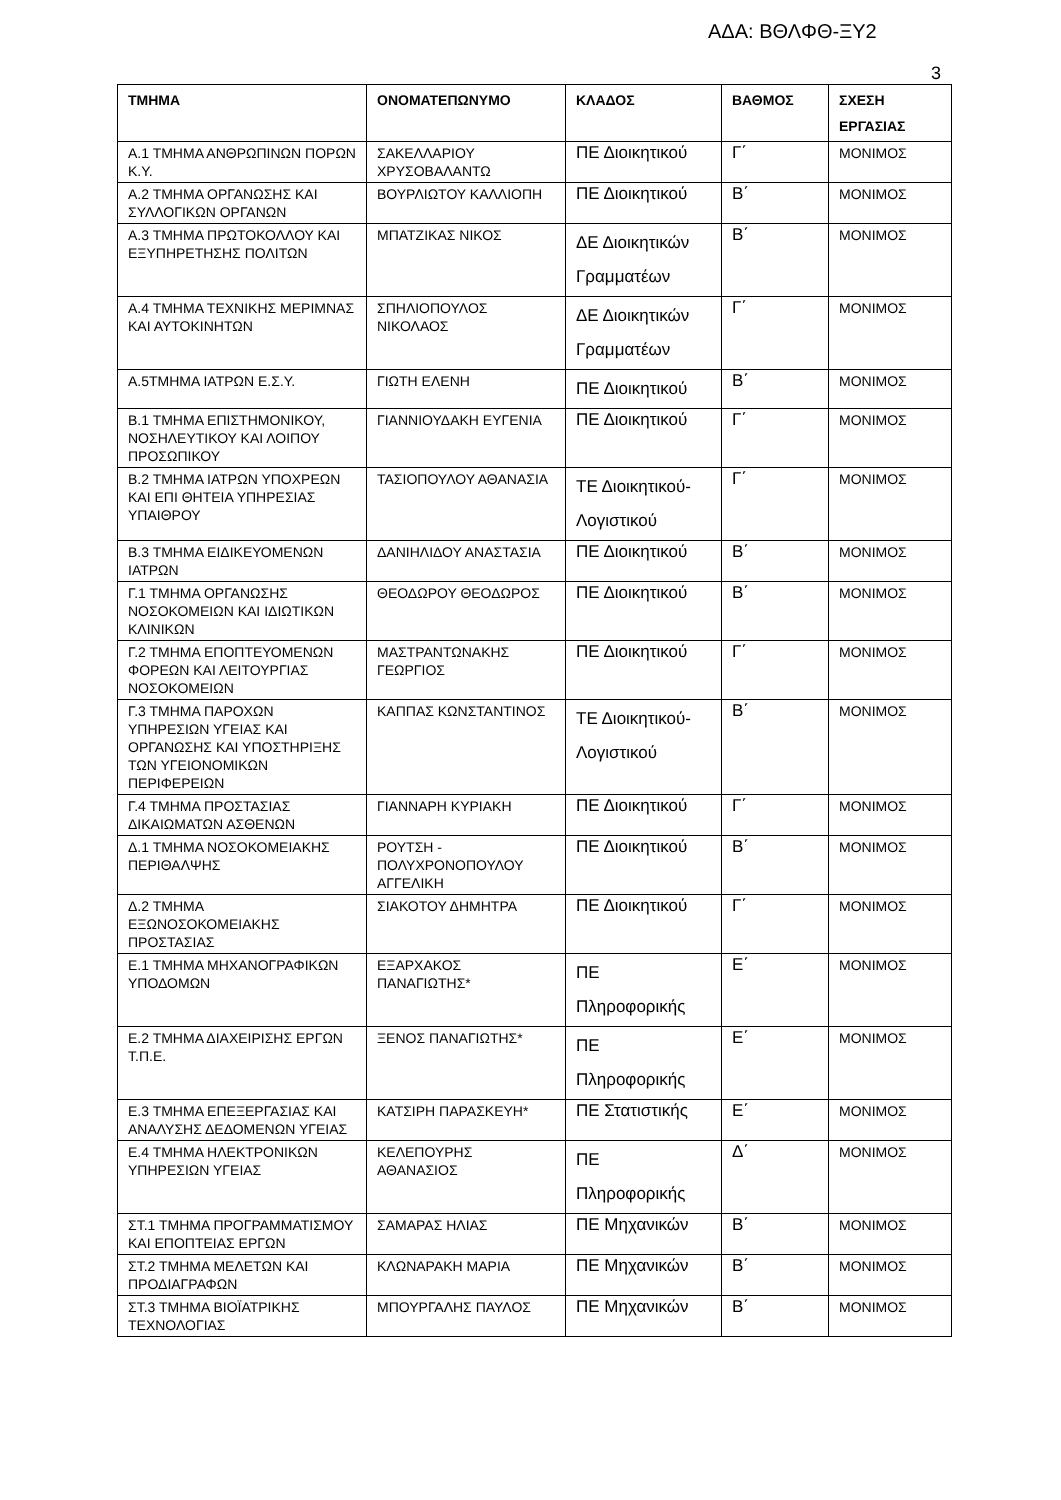ΑΔΑ: ΒΘΛΦΘ-ΞΥ2
3
| ΤΜΗΜΑ | ΟΝΟΜΑΤΕΠΩΝΥΜΟ | ΚΛΑΔΟΣ | ΒΑΘΜΟΣ | ΣΧΕΣΗ ΕΡΓΑΣΙΑΣ |
| --- | --- | --- | --- | --- |
| Α.1 ΤΜΗΜΑ ΑΝΘΡΩΠΙΝΩΝ ΠΟΡΩΝ Κ.Υ. | ΣΑΚΕΛΛΑΡΙΟΥ ΧΡΥΣΟΒΑΛΑΝΤΩ | ΠΕ Διοικητικού | Γ΄ | ΜΟΝΙΜΟΣ |
| Α.2 ΤΜΗΜΑ ΟΡΓΑΝΩΣΗΣ ΚΑΙ ΣΥΛΛΟΓΙΚΩΝ ΟΡΓΑΝΩΝ | ΒΟΥΡΛΙΩΤΟΥ ΚΑΛΛΙΟΠΗ | ΠΕ Διοικητικού | Β΄ | ΜΟΝΙΜΟΣ |
| Α.3 ΤΜΗΜΑ ΠΡΩΤΟΚΟΛΛΟΥ ΚΑΙ ΕΞΥΠΗΡΕΤΗΣΗΣ ΠΟΛΙΤΩΝ | ΜΠΑΤΖΙΚΑΣ ΝΙΚΟΣ | ΔΕ Διοικητικών Γραμματέων | Β΄ | ΜΟΝΙΜΟΣ |
| Α.4 ΤΜΗΜΑ ΤΕΧΝΙΚΗΣ ΜΕΡΙΜΝΑΣ ΚΑΙ ΑΥΤΟΚΙΝΗΤΩΝ | ΣΠΗΛΙΟΠΟΥΛΟΣ ΝΙΚΟΛΑΟΣ | ΔΕ Διοικητικών Γραμματέων | Γ΄ | ΜΟΝΙΜΟΣ |
| Α.5ΤΜΗΜΑ ΙΑΤΡΩΝ Ε.Σ.Υ. | ΓΙΩΤΗ ΕΛΕΝΗ | ΠΕ Διοικητικού | Β΄ | ΜΟΝΙΜΟΣ |
| Β.1 ΤΜΗΜΑ ΕΠΙΣΤΗΜΟΝΙΚΟΥ, ΝΟΣΗΛΕΥΤΙΚΟΥ ΚΑΙ ΛΟΙΠΟΥ ΠΡΟΣΩΠΙΚΟΥ | ΓΙΑΝΝΙΟΥΔΑΚΗ ΕΥΓΕΝΙΑ | ΠΕ Διοικητικού | Γ΄ | ΜΟΝΙΜΟΣ |
| Β.2 ΤΜΗΜΑ ΙΑΤΡΩΝ ΥΠΟΧΡΕΩΝ ΚΑΙ ΕΠΙ ΘΗΤΕΙΑ ΥΠΗΡΕΣΙΑΣ ΥΠΑΙΘΡΟΥ | ΤΑΣΙΟΠΟΥΛΟΥ ΑΘΑΝΑΣΙΑ | ΤΕ Διοικητικού-Λογιστικού | Γ΄ | ΜΟΝΙΜΟΣ |
| Β.3 ΤΜΗΜΑ ΕΙΔΙΚΕΥΟΜΕΝΩΝ ΙΑΤΡΩΝ | ΔΑΝΙΗΛΙΔΟΥ ΑΝΑΣΤΑΣΙΑ | ΠΕ Διοικητικού | Β΄ | ΜΟΝΙΜΟΣ |
| Γ.1 ΤΜΗΜΑ ΟΡΓΑΝΩΣΗΣ ΝΟΣΟΚΟΜΕΙΩΝ ΚΑΙ ΙΔΙΩΤΙΚΩΝ ΚΛΙΝΙΚΩΝ | ΘΕΟΔΩΡΟΥ ΘΕΟΔΩΡΟΣ | ΠΕ Διοικητικού | Β΄ | ΜΟΝΙΜΟΣ |
| Γ.2 ΤΜΗΜΑ ΕΠΟΠΤΕΥΟΜΕΝΩΝ ΦΟΡΕΩΝ ΚΑΙ ΛΕΙΤΟΥΡΓΙΑΣ ΝΟΣΟΚΟΜΕΙΩΝ | ΜΑΣΤΡΑΝΤΩΝΑΚΗΣ ΓΕΩΡΓΙΟΣ | ΠΕ Διοικητικού | Γ΄ | ΜΟΝΙΜΟΣ |
| Γ.3 ΤΜΗΜΑ ΠΑΡΟΧΩΝ ΥΠΗΡΕΣΙΩΝ ΥΓΕΙΑΣ ΚΑΙ ΟΡΓΑΝΩΣΗΣ ΚΑΙ ΥΠΟΣΤΗΡΙΞΗΣ ΤΩΝ ΥΓΕΙΟΝΟΜΙΚΩΝ ΠΕΡΙΦΕΡΕΙΩΝ | ΚΑΠΠΑΣ ΚΩΝΣΤΑΝΤΙΝΟΣ | ΤΕ Διοικητικού-Λογιστικού | Β΄ | ΜΟΝΙΜΟΣ |
| Γ.4 ΤΜΗΜΑ ΠΡΟΣΤΑΣΙΑΣ ΔΙΚΑΙΩΜΑΤΩΝ ΑΣΘΕΝΩΝ | ΓΙΑΝΝΑΡΗ ΚΥΡΙΑΚΗ | ΠΕ Διοικητικού | Γ΄ | ΜΟΝΙΜΟΣ |
| Δ.1 ΤΜΗΜΑ ΝΟΣΟΚΟΜΕΙΑΚΗΣ ΠΕΡΙΘΑΛΨΗΣ | ΡΟΥΤΣΗ - ΠΟΛΥΧΡΟΝΟΠΟΥΛΟΥ ΑΓΓΕΛΙΚΗ | ΠΕ Διοικητικού | Β΄ | ΜΟΝΙΜΟΣ |
| Δ.2 ΤΜΗΜΑ ΕΞΩΝΟΣΟΚΟΜΕΙΑΚΗΣ ΠΡΟΣΤΑΣΙΑΣ | ΣΙΑΚΟΤΟΥ ΔΗΜΗΤΡΑ | ΠΕ Διοικητικού | Γ΄ | ΜΟΝΙΜΟΣ |
| Ε.1 ΤΜΗΜΑ ΜΗΧΑΝΟΓΡΑΦΙΚΩΝ ΥΠΟΔΟΜΩΝ | ΕΞΑΡΧΑΚΟΣ ΠΑΝΑΓΙΩΤΗΣ* | ΠΕ Πληροφορικής | Ε΄ | ΜΟΝΙΜΟΣ |
| Ε.2 ΤΜΗΜΑ ΔΙΑΧΕΙΡΙΣΗΣ ΕΡΓΩΝ Τ.Π.Ε. | ΞΕΝΟΣ ΠΑΝΑΓΙΩΤΗΣ* | ΠΕ Πληροφορικής | Ε΄ | ΜΟΝΙΜΟΣ |
| Ε.3 ΤΜΗΜΑ ΕΠΕΞΕΡΓΑΣΙΑΣ ΚΑΙ ΑΝΑΛΥΣΗΣ ΔΕΔΟΜΕΝΩΝ ΥΓΕΙΑΣ | ΚΑΤΣΙΡΗ ΠΑΡΑΣΚΕΥΗ* | ΠΕ Στατιστικής | Ε΄ | ΜΟΝΙΜΟΣ |
| Ε.4 ΤΜΗΜΑ ΗΛΕΚΤΡΟΝΙΚΩΝ ΥΠΗΡΕΣΙΩΝ ΥΓΕΙΑΣ | ΚΕΛΕΠΟΥΡΗΣ ΑΘΑΝΑΣΙΟΣ | ΠΕ Πληροφορικής | Δ΄ | ΜΟΝΙΜΟΣ |
| ΣΤ.1 ΤΜΗΜΑ ΠΡΟΓΡΑΜΜΑΤΙΣΜΟΥ ΚΑΙ ΕΠΟΠΤΕΙΑΣ ΕΡΓΩΝ | ΣΑΜΑΡΑΣ ΗΛΙΑΣ | ΠΕ Μηχανικών | Β΄ | ΜΟΝΙΜΟΣ |
| ΣΤ.2 ΤΜΗΜΑ ΜΕΛΕΤΩΝ ΚΑΙ ΠΡΟΔΙΑΓΡΑΦΩΝ | ΚΛΩΝΑΡΑΚΗ ΜΑΡΙΑ | ΠΕ Μηχανικών | Β΄ | ΜΟΝΙΜΟΣ |
| ΣΤ.3 ΤΜΗΜΑ ΒΙΟΪΑΤΡΙΚΗΣ ΤΕΧΝΟΛΟΓΙΑΣ | ΜΠΟΥΡΓΑΛΗΣ ΠΑΥΛΟΣ | ΠΕ Μηχανικών | Β΄ | ΜΟΝΙΜΟΣ |